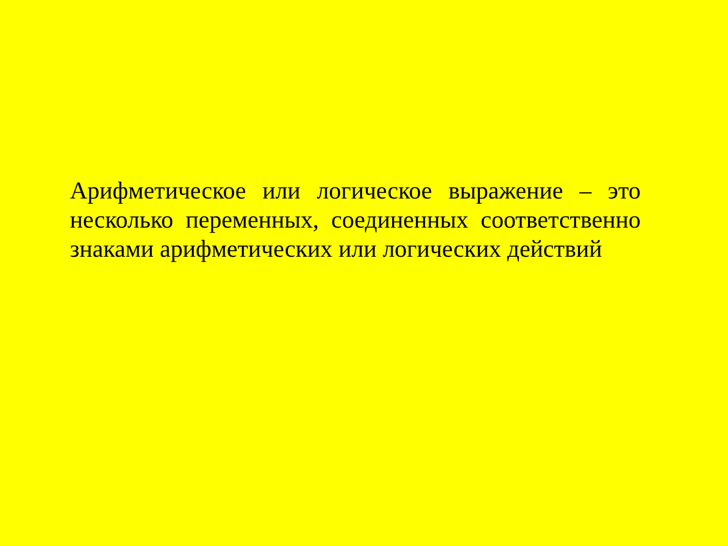Арифметическое или логическое выражение – это несколько переменных, соединенных соответственно знаками арифметических или логических действий